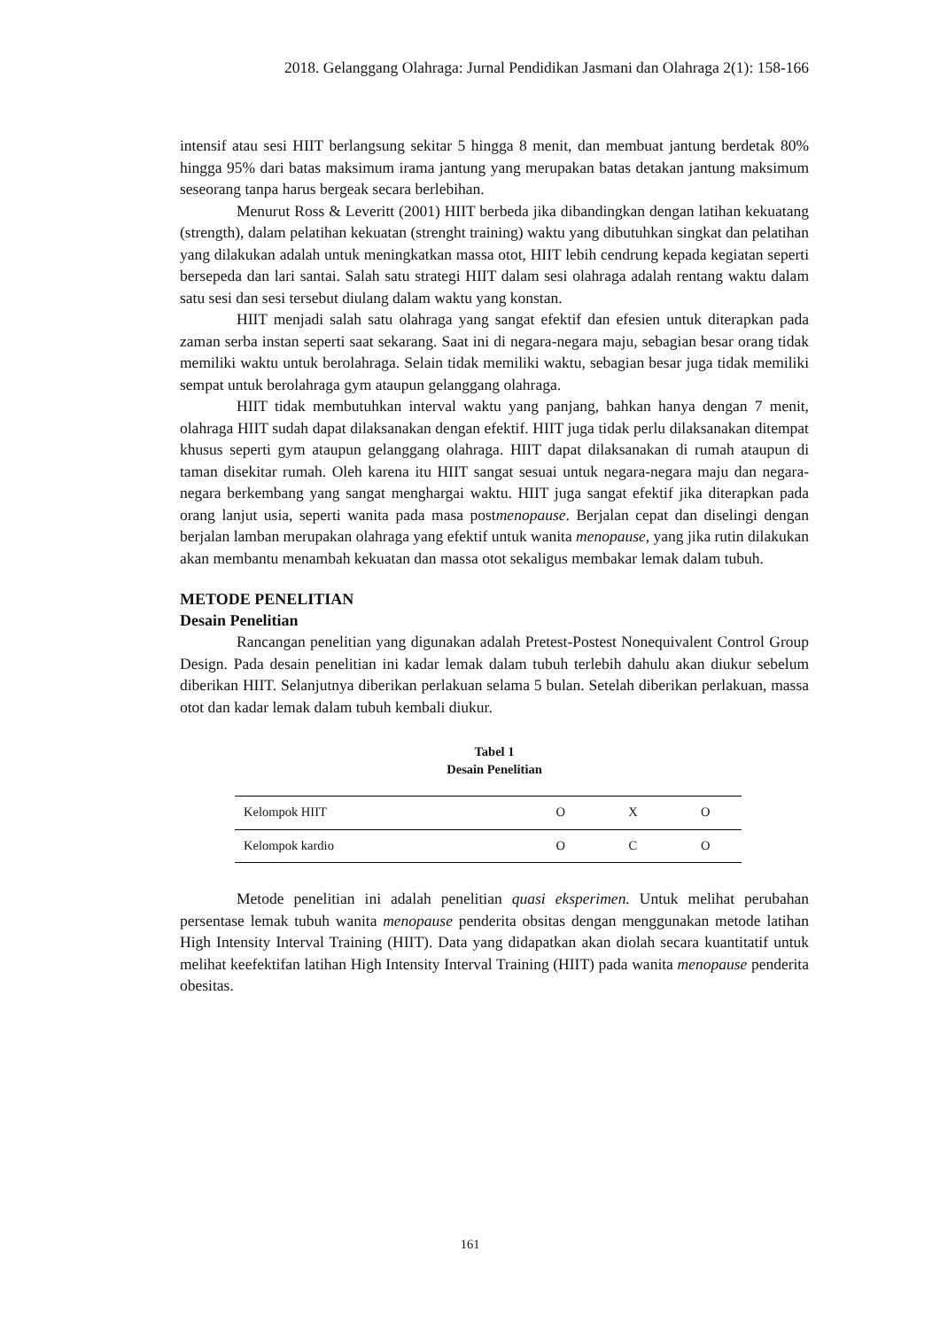2018. Gelanggang Olahraga: Jurnal Pendidikan Jasmani dan Olahraga 2(1): 158-166
intensif atau sesi HIIT berlangsung sekitar 5 hingga 8 menit, dan membuat jantung berdetak 80% hingga 95% dari batas maksimum irama jantung yang merupakan batas detakan jantung maksimum seseorang tanpa harus bergeak secara berlebihan.
Menurut Ross & Leveritt (2001) HIIT berbeda jika dibandingkan dengan latihan kekuatang (strength), dalam pelatihan kekuatan (strenght training) waktu yang dibutuhkan singkat dan pelatihan yang dilakukan adalah untuk meningkatkan massa otot, HIIT lebih cendrung kepada kegiatan seperti bersepeda dan lari santai. Salah satu strategi HIIT dalam sesi olahraga adalah rentang waktu dalam satu sesi dan sesi tersebut diulang dalam waktu yang konstan.
HIIT menjadi salah satu olahraga yang sangat efektif dan efesien untuk diterapkan pada zaman serba instan seperti saat sekarang. Saat ini di negara-negara maju, sebagian besar orang tidak memiliki waktu untuk berolahraga. Selain tidak memiliki waktu, sebagian besar juga tidak memiliki sempat untuk berolahraga gym ataupun gelanggang olahraga.
HIIT tidak membutuhkan interval waktu yang panjang, bahkan hanya dengan 7 menit, olahraga HIIT sudah dapat dilaksanakan dengan efektif. HIIT juga tidak perlu dilaksanakan ditempat khusus seperti gym ataupun gelanggang olahraga. HIIT dapat dilaksanakan di rumah ataupun di taman disekitar rumah. Oleh karena itu HIIT sangat sesuai untuk negara-negara maju dan negara-negara berkembang yang sangat menghargai waktu. HIIT juga sangat efektif jika diterapkan pada orang lanjut usia, seperti wanita pada masa postmenopause. Berjalan cepat dan diselingi dengan berjalan lamban merupakan olahraga yang efektif untuk wanita menopause, yang jika rutin dilakukan akan membantu menambah kekuatan dan massa otot sekaligus membakar lemak dalam tubuh.
METODE PENELITIAN
Desain Penelitian
Rancangan penelitian yang digunakan adalah Pretest-Postest Nonequivalent Control Group Design. Pada desain penelitian ini kadar lemak dalam tubuh terlebih dahulu akan diukur sebelum diberikan HIIT. Selanjutnya diberikan perlakuan selama 5 bulan. Setelah diberikan perlakuan, massa otot dan kadar lemak dalam tubuh kembali diukur.
Tabel 1
Desain Penelitian
| Kelompok HIIT | O | X | O |
| Kelompok kardio | O | C | O |
Metode penelitian ini adalah penelitian quasi eksperimen. Untuk melihat perubahan persentase lemak tubuh wanita menopause penderita obsitas dengan menggunakan metode latihan High Intensity Interval Training (HIIT). Data yang didapatkan akan diolah secara kuantitatif untuk melihat keefektifan latihan High Intensity Interval Training (HIIT) pada wanita menopause penderita obesitas.
161